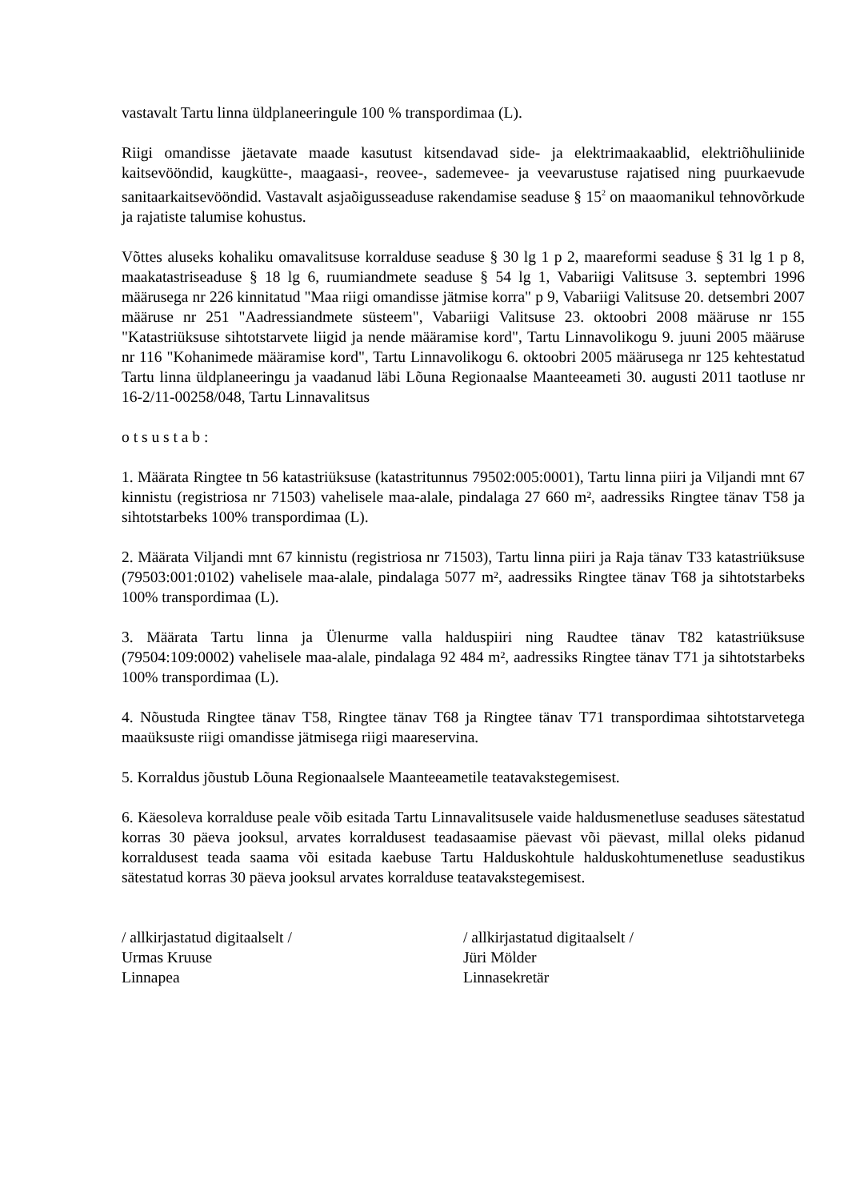vastavalt Tartu linna üldplaneeringule 100 % transpordimaa (L).
Riigi omandisse jäetavate maade kasutust kitsendavad side- ja elektrimaakaablid, elektriõhuliinide kaitsevööndid, kaugkütte-, maagaasi-, reovee-, sademevee- ja veevarustuse rajatised ning puurkaevude sanitaarkaitsevööndid. Vastavalt asjaõigusseaduse rakendamise seaduse § 15<sup>2</sup> on maaomanikul tehnovõrkude ja rajatiste talumise kohustus.
Võttes aluseks kohaliku omavalitsuse korralduse seaduse § 30 lg 1 p 2, maareformi seaduse § 31 lg 1 p 8, maakatastriseaduse § 18 lg 6, ruumiandmete seaduse § 54 lg 1, Vabariigi Valitsuse 3. septembri 1996 määrusega nr 226 kinnitatud "Maa riigi omandisse jätmise korra" p 9, Vabariigi Valitsuse 20. detsembri 2007 määruse nr 251 "Aadressiandmete süsteem", Vabariigi Valitsuse 23. oktoobri 2008 määruse nr 155 "Katastriüksuse sihtotstarvete liigid ja nende määramise kord", Tartu Linnavolikogu 9. juuni 2005 määruse nr 116 "Kohanimede määramise kord", Tartu Linnavolikogu 6. oktoobri 2005 määrusega nr 125 kehtestatud Tartu linna üldplaneeringu ja vaadanud läbi Lõuna Regionaalse Maanteeameti 30. augusti 2011 taotluse nr 16-2/11-00258/048, Tartu Linnavalitsus
o t s u s t a b :
1. Määrata Ringtee tn 56 katastriüksuse (katastritunnus 79502:005:0001), Tartu linna piiri ja Viljandi mnt 67 kinnistu (registriosa nr 71503) vahelisele maa-alale, pindalaga 27 660 m², aadressiks Ringtee tänav T58 ja sihtotstarbeks 100% transpordimaa (L).
2. Määrata Viljandi mnt 67 kinnistu (registriosa nr 71503), Tartu linna piiri ja Raja tänav T33 katastriüksuse (79503:001:0102) vahelisele maa-alale, pindalaga 5077 m², aadressiks Ringtee tänav T68 ja sihtotstarbeks 100% transpordimaa (L).
3. Määrata Tartu linna ja Ülenurme valla halduspiiri ning Raudtee tänav T82 katastriüksuse (79504:109:0002) vahelisele maa-alale, pindalaga 92 484 m², aadressiks Ringtee tänav T71 ja sihtotstarbeks 100% transpordimaa (L).
4. Nõustuda Ringtee tänav T58, Ringtee tänav T68 ja Ringtee tänav T71 transpordimaa sihtotstarvetega maaüksuste riigi omandisse jätmisega riigi maareservina.
5. Korraldus jõustub Lõuna Regionaalsele Maanteeametile teatavakstegemisest.
6. Käesoleva korralduse peale võib esitada Tartu Linnavalitsusele vaide haldusmenetluse seaduses sätestatud korras 30 päeva jooksul, arvates korraldusest teadasaamise päevast või päevast, millal oleks pidanud korraldusest teada saama või esitada kaebuse Tartu Halduskohtule halduskohtumenetluse seadustikus sätestatud korras 30 päeva jooksul arvates korralduse teatavakstegemisest.
/ allkirjastatud digitaalselt /
Urmas Kruuse
Linnapea
/ allkirjastatud digitaalselt /
Jüri Mölder
Linnasekretär